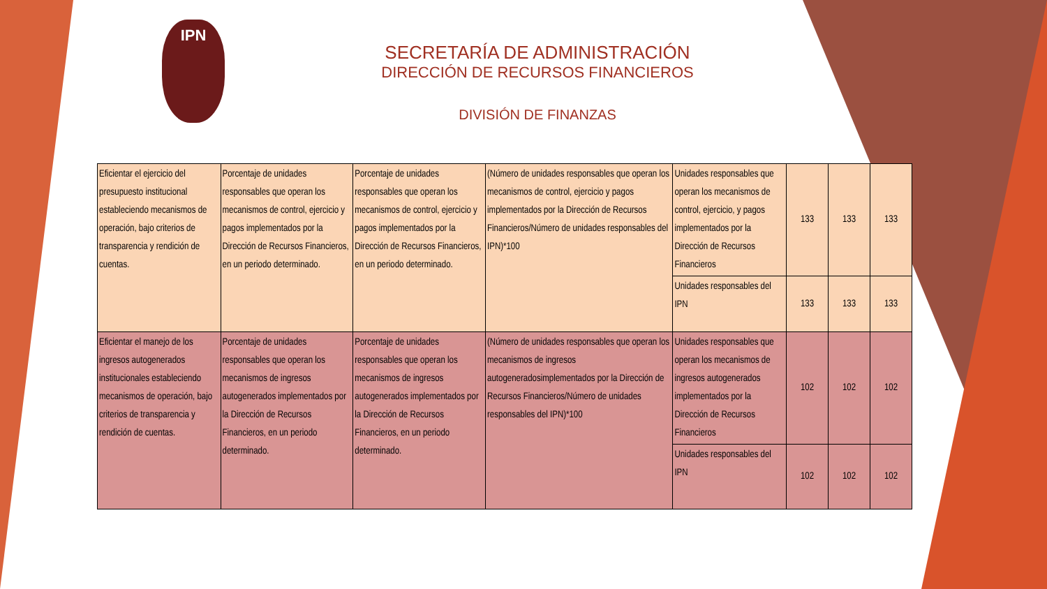IPN
SECRETARÍA DE ADMINISTRACIÓN
DIRECCIÓN DE RECURSOS FINANCIEROS
DIVISIÓN DE FINANZAS
| Eficientar el ejercicio del presupuesto institucional estableciendo mecanismos de operación, bajo criterios de transparencia y rendición de cuentas. | Porcentaje de unidades responsables que operan los mecanismos de control, ejercicio y pagos implementados por la Dirección de Recursos Financieros, en un periodo determinado. | Porcentaje de unidades responsables que operan los mecanismos de control, ejercicio y pagos implementados por la Dirección de Recursos Financieros, en un periodo determinado. | (Número de unidades responsables que operan los mecanismos de control, ejercicio y pagos implementados por la Dirección de Recursos Financieros/Número de unidades responsables del IPN)*100 | Unidades responsables que operan los mecanismos de control, ejercicio, y pagos implementados por la Dirección de Recursos Financieros | 133 | 133 | 133 |
| | | | | Unidades responsables del IPN | 133 | 133 | 133 |
| Eficientar el manejo de los ingresos autogenerados institucionales estableciendo mecanismos de operación, bajo criterios de transparencia y rendición de cuentas. | Porcentaje de unidades responsables que operan los mecanismos de ingresos autogenerados implementados por la Dirección de Recursos Financieros, en un periodo determinado. | Porcentaje de unidades responsables que operan los mecanismos de ingresos autogenerados implementados por la Dirección de Recursos Financieros, en un periodo determinado. | (Número de unidades responsables que operan los mecanismos de ingresos autogeneradosimplementados por la Dirección de Recursos Financieros/Número de unidades responsables del IPN)*100 | Unidades responsables que operan los mecanismos de ingresos autogenerados implementados por la Dirección de Recursos Financieros | 102 | 102 | 102 |
| | | | | Unidades responsables del IPN | 102 | 102 | 102 |